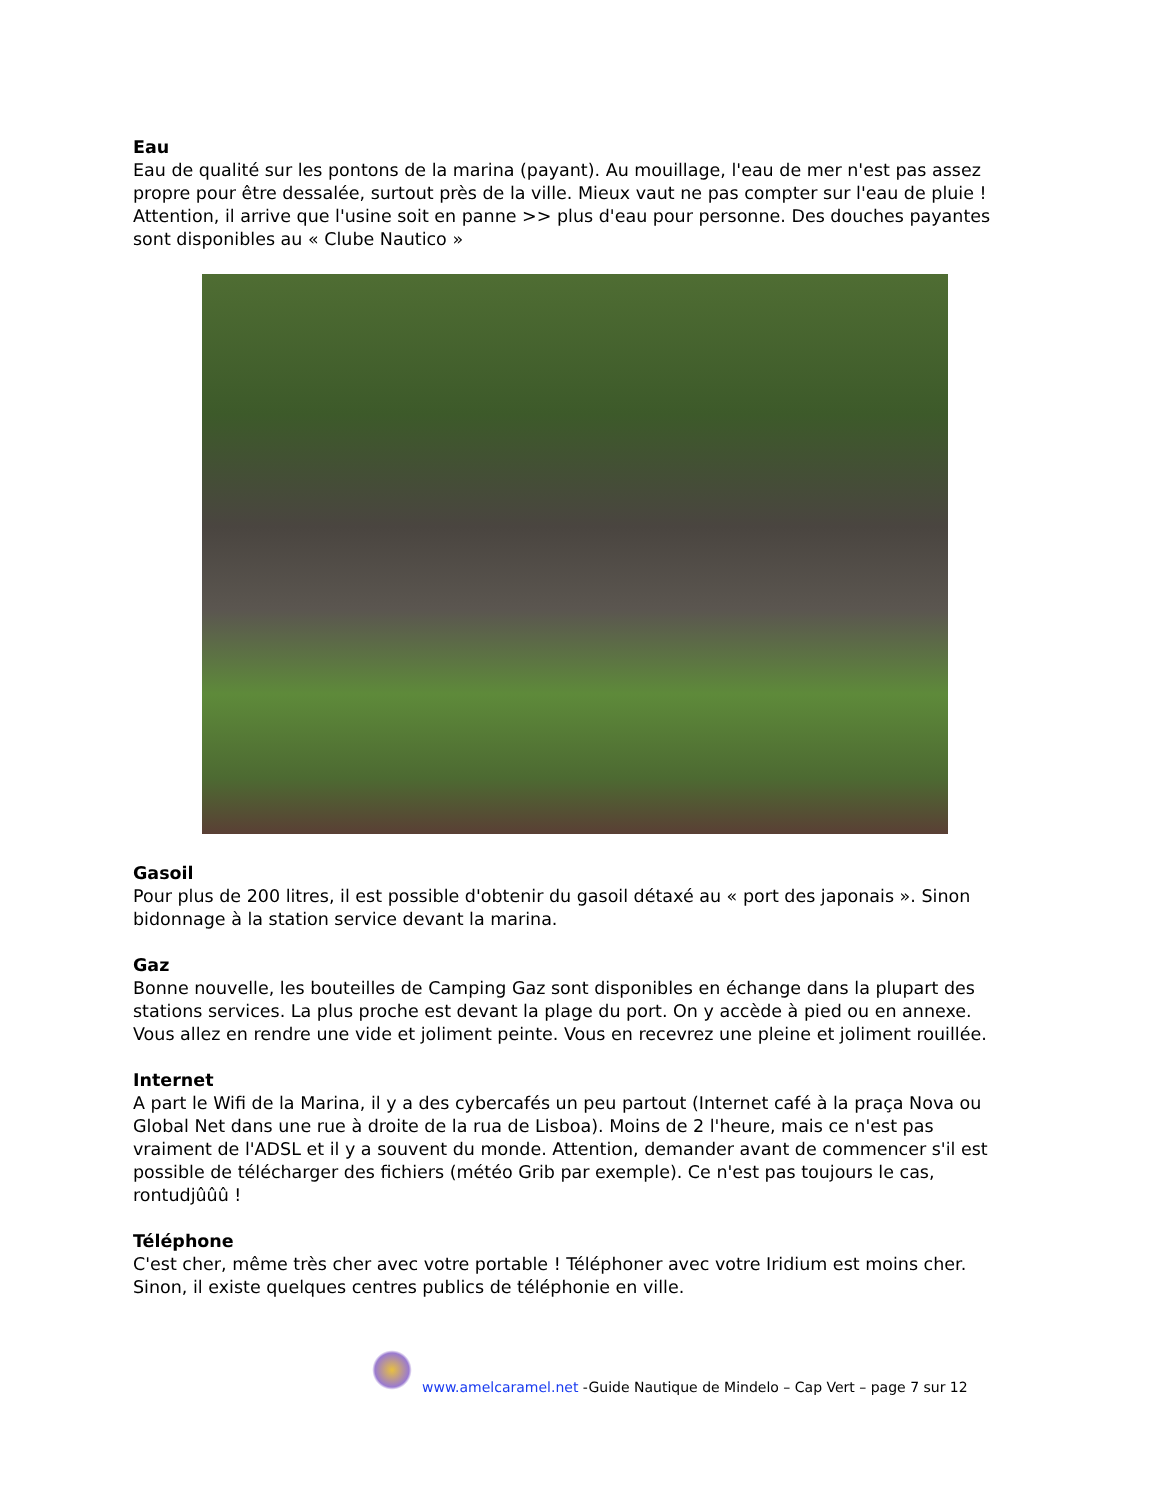Eau
Eau de qualité sur les pontons de la marina (payant). Au mouillage, l'eau de mer n'est pas assez propre pour être dessalée, surtout près de la ville. Mieux vaut ne pas compter sur l'eau de pluie ! Attention, il arrive que l'usine soit en panne >> plus d'eau pour personne. Des douches payantes sont disponibles au « Clube Nautico »
Gasoil
Pour plus de 200 litres, il est possible d'obtenir du gasoil détaxé au « port des japonais ». Sinon bidonnage à la station service devant la marina.
Gaz
Bonne nouvelle, les bouteilles de Camping Gaz sont disponibles en échange dans la plupart des stations services. La plus proche est devant la plage du port. On y accède à pied ou en annexe. Vous allez en rendre une vide et joliment peinte. Vous en recevrez une pleine et joliment rouillée.
Internet
A part le Wifi de la Marina, il y a des cybercafés un peu partout (Internet café à la praça Nova ou Global Net dans une rue à droite de la rua de Lisboa). Moins de 2 l'heure, mais ce n'est pas vraiment de l'ADSL et il y a souvent du monde. Attention, demander avant de commencer s'il est possible de télécharger des fichiers (météo Grib par exemple). Ce n'est pas toujours le cas, rontudjûûû !
Téléphone
C'est cher, même très cher avec votre portable ! Téléphoner avec votre Iridium est moins cher. Sinon, il existe quelques centres publics de téléphonie en ville.
www.amelcaramel.net -Guide Nautique de Mindelo – Cap Vert – page 7 sur 12